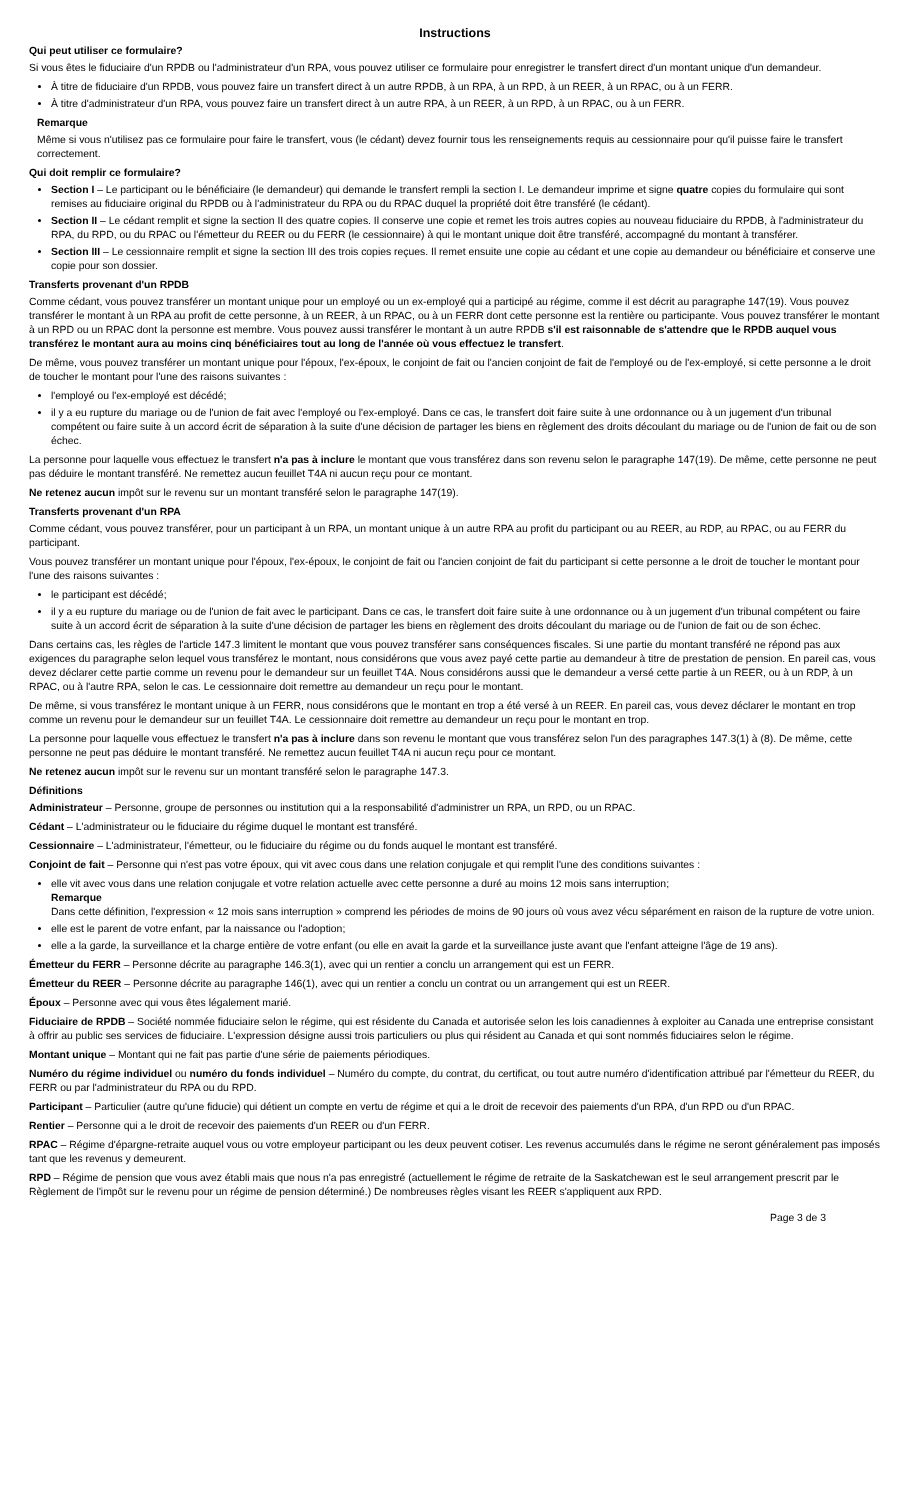Instructions
Qui peut utiliser ce formulaire?
Si vous êtes le fiduciaire d'un RPDB ou l'administrateur d'un RPA, vous pouvez utiliser ce formulaire pour enregistrer le transfert direct d'un montant unique d'un demandeur.
À titre de fiduciaire d'un RPDB, vous pouvez faire un transfert direct à un autre RPDB, à un RPA, à un RPD, à un REER, à un RPAC, ou à un FERR.
À titre d'administrateur d'un RPA, vous pouvez faire un transfert direct à un autre RPA, à un REER, à un RPD, à un RPAC, ou à un FERR.
Remarque
Même si vous n'utilisez pas ce formulaire pour faire le transfert, vous (le cédant) devez fournir tous les renseignements requis au cessionnaire pour qu'il puisse faire le transfert correctement.
Qui doit remplir ce formulaire?
Section I – Le participant ou le bénéficiaire (le demandeur) qui demande le transfert rempli la section I. Le demandeur imprime et signe quatre copies du formulaire qui sont remises au fiduciaire original du RPDB ou à l'administrateur du RPA ou du RPAC duquel la propriété doit être transféré (le cédant).
Section II – Le cédant remplit et signe la section II des quatre copies. Il conserve une copie et remet les trois autres copies au nouveau fiduciaire du RPDB, à l'administrateur du RPA, du RPD, ou du RPAC ou l'émetteur du REER ou du FERR (le cessionnaire) à qui le montant unique doit être transféré, accompagné du montant à transférer.
Section III – Le cessionnaire remplit et signe la section III des trois copies reçues. Il remet ensuite une copie au cédant et une copie au demandeur ou bénéficiaire et conserve une copie pour son dossier.
Transferts provenant d'un RPDB
Comme cédant, vous pouvez transférer un montant unique pour un employé ou un ex-employé qui a participé au régime, comme il est décrit au paragraphe 147(19). Vous pouvez transférer le montant à un RPA au profit de cette personne, à un REER, à un RPAC, ou à un FERR dont cette personne est la rentière ou participante. Vous pouvez transférer le montant à un RPD ou un RPAC dont la personne est membre. Vous pouvez aussi transférer le montant à un autre RPDB s'il est raisonnable de s'attendre que le RPDB auquel vous transférez le montant aura au moins cinq bénéficiaires tout au long de l'année où vous effectuez le transfert.
De même, vous pouvez transférer un montant unique pour l'époux, l'ex-époux, le conjoint de fait ou l'ancien conjoint de fait de l'employé ou de l'ex-employé, si cette personne a le droit de toucher le montant pour l'une des raisons suivantes :
l'employé ou l'ex-employé est décédé;
il y a eu rupture du mariage ou de l'union de fait avec l'employé ou l'ex-employé. Dans ce cas, le transfert doit faire suite à une ordonnance ou à un jugement d'un tribunal compétent ou faire suite à un accord écrit de séparation à la suite d'une décision de partager les biens en règlement des droits découlant du mariage ou de l'union de fait ou de son échec.
La personne pour laquelle vous effectuez le transfert n'a pas à inclure le montant que vous transférez dans son revenu selon le paragraphe 147(19). De même, cette personne ne peut pas déduire le montant transféré. Ne remettez aucun feuillet T4A ni aucun reçu pour ce montant.
Ne retenez aucun impôt sur le revenu sur un montant transféré selon le paragraphe 147(19).
Transferts provenant d'un RPA
Comme cédant, vous pouvez transférer, pour un participant à un RPA, un montant unique à un autre RPA au profit du participant ou au REER, au RDP, au RPAC, ou au FERR du participant.
Vous pouvez transférer un montant unique pour l'époux, l'ex-époux, le conjoint de fait ou l'ancien conjoint de fait du participant si cette personne a le droit de toucher le montant pour l'une des raisons suivantes :
le participant est décédé;
il y a eu rupture du mariage ou de l'union de fait avec le participant. Dans ce cas, le transfert doit faire suite à une ordonnance ou à un jugement d'un tribunal compétent ou faire suite à un accord écrit de séparation à la suite d'une décision de partager les biens en règlement des droits découlant du mariage ou de l'union de fait ou de son échec.
Dans certains cas, les règles de l'article 147.3 limitent le montant que vous pouvez transférer sans conséquences fiscales. Si une partie du montant transféré ne répond pas aux exigences du paragraphe selon lequel vous transférez le montant, nous considérons que vous avez payé cette partie au demandeur à titre de prestation de pension. En pareil cas, vous devez déclarer cette partie comme un revenu pour le demandeur sur un feuillet T4A. Nous considérons aussi que le demandeur a versé cette partie à un REER, ou à un RDP, à un RPAC, ou à l'autre RPA, selon le cas. Le cessionnaire doit remettre au demandeur un reçu pour le montant.
De même, si vous transférez le montant unique à un FERR, nous considérons que le montant en trop a été versé à un REER. En pareil cas, vous devez déclarer le montant en trop comme un revenu pour le demandeur sur un feuillet T4A. Le cessionnaire doit remettre au demandeur un reçu pour le montant en trop.
La personne pour laquelle vous effectuez le transfert n'a pas à inclure dans son revenu le montant que vous transférez selon l'un des paragraphes 147.3(1) à (8). De même, cette personne ne peut pas déduire le montant transféré. Ne remettez aucun feuillet T4A ni aucun reçu pour ce montant.
Ne retenez aucun impôt sur le revenu sur un montant transféré selon le paragraphe 147.3.
Définitions
Administrateur – Personne, groupe de personnes ou institution qui a la responsabilité d'administrer un RPA, un RPD, ou un RPAC.
Cédant – L'administrateur ou le fiduciaire du régime duquel le montant est transféré.
Cessionnaire – L'administrateur, l'émetteur, ou le fiduciaire du régime ou du fonds auquel le montant est transféré.
Conjoint de fait – Personne qui n'est pas votre époux, qui vit avec cous dans une relation conjugale et qui remplit l'une des conditions suivantes :
elle vit avec vous dans une relation conjugale et votre relation actuelle avec cette personne a duré au moins 12 mois sans interruption;
Remarque
Dans cette définition, l'expression « 12 mois sans interruption » comprend les périodes de moins de 90 jours où vous avez vécu séparément en raison de la rupture de votre union.
elle est le parent de votre enfant, par la naissance ou l'adoption;
elle a la garde, la surveillance et la charge entière de votre enfant (ou elle en avait la garde et la surveillance juste avant que l'enfant atteigne l'âge de 19 ans).
Émetteur du FERR – Personne décrite au paragraphe 146.3(1), avec qui un rentier a conclu un arrangement qui est un FERR.
Émetteur du REER – Personne décrite au paragraphe 146(1), avec qui un rentier a conclu un contrat ou un arrangement qui est un REER.
Époux – Personne avec qui vous êtes légalement marié.
Fiduciaire de RPDB – Société nommée fiduciaire selon le régime, qui est résidente du Canada et autorisée selon les lois canadiennes à exploiter au Canada une entreprise consistant à offrir au public ses services de fiduciaire. L'expression désigne aussi trois particuliers ou plus qui résident au Canada et qui sont nommés fiduciaires selon le régime.
Montant unique – Montant qui ne fait pas partie d'une série de paiements périodiques.
Numéro du régime individuel ou numéro du fonds individuel – Numéro du compte, du contrat, du certificat, ou tout autre numéro d'identification attribué par l'émetteur du REER, du FERR ou par l'administrateur du RPA ou du RPD.
Participant – Particulier (autre qu'une fiducie) qui détient un compte en vertu de régime et qui a le droit de recevoir des paiements d'un RPA, d'un RPD ou d'un RPAC.
Rentier – Personne qui a le droit de recevoir des paiements d'un REER ou d'un FERR.
RPAC – Régime d'épargne-retraite auquel vous ou votre employeur participant ou les deux peuvent cotiser. Les revenus accumulés dans le régime ne seront généralement pas imposés tant que les revenus y demeurent.
RPD – Régime de pension que vous avez établi mais que nous n'a pas enregistré (actuellement le régime de retraite de la Saskatchewan est le seul arrangement prescrit par le Règlement de l'impôt sur le revenu pour un régime de pension déterminé.) De nombreuses règles visant les REER s'appliquent aux RPD.
Page 3 de 3